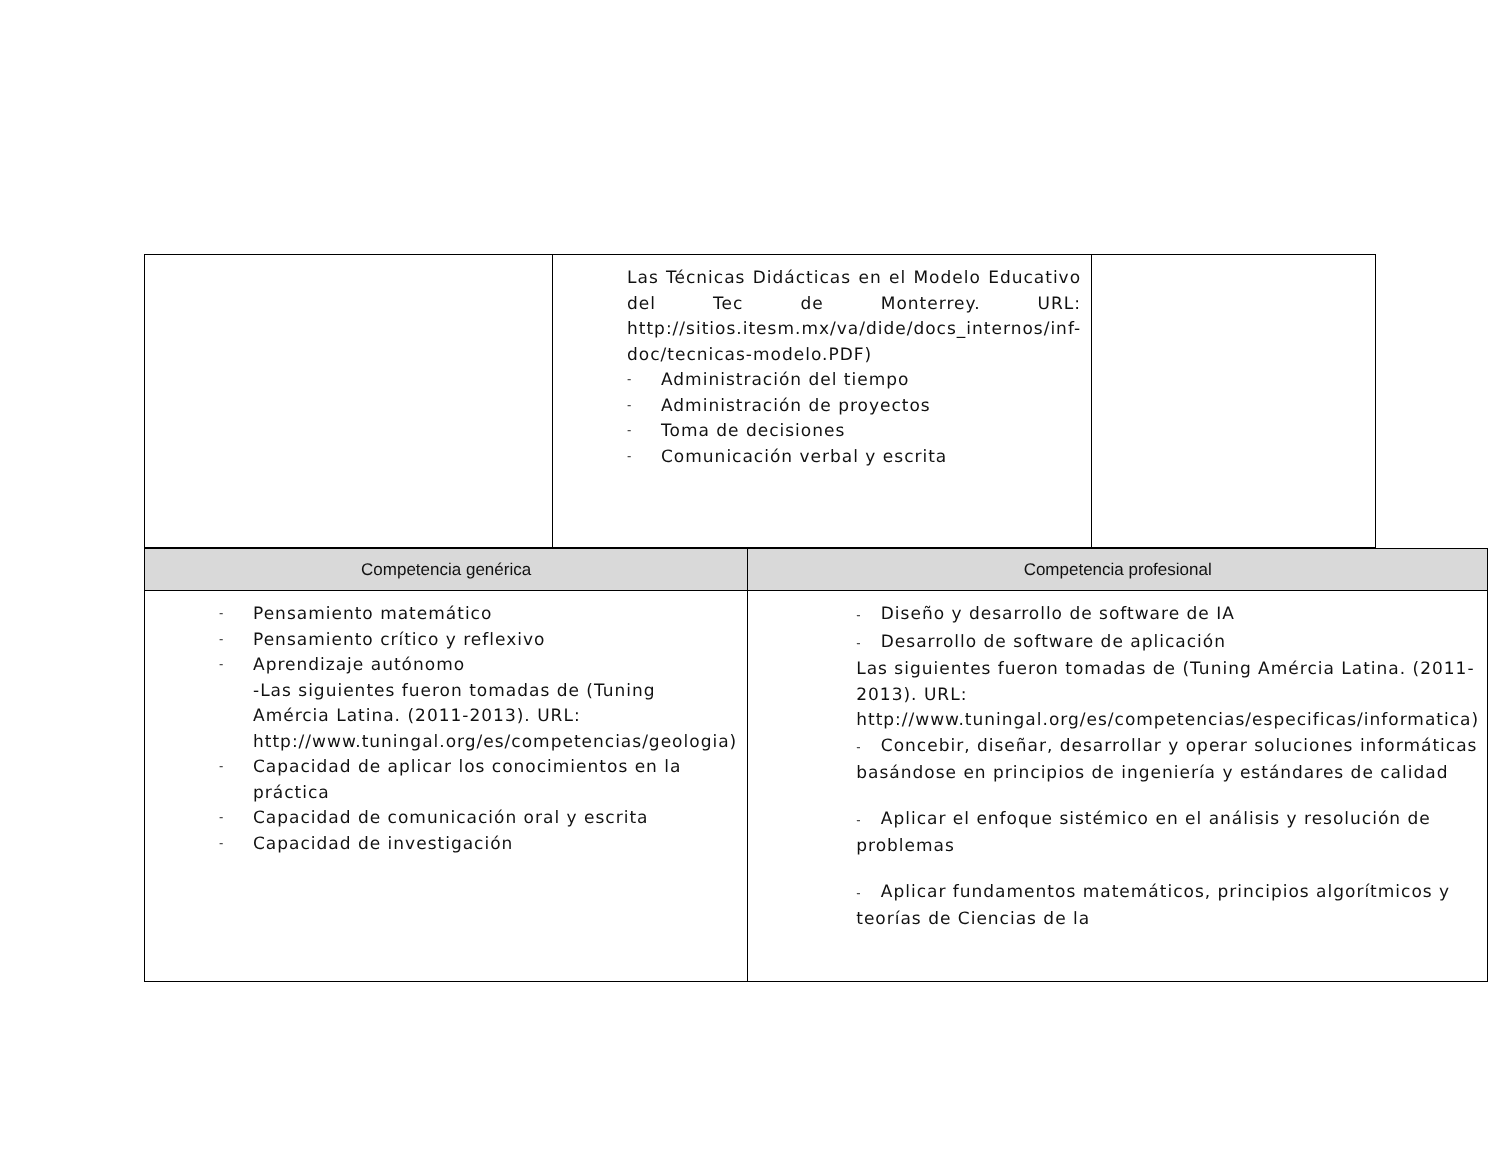| | Las Técnicas Didácticas en el Modelo Educativo del Tec de Monterrey. URL: http://sitios.itesm.mx/va/dide/docs_internos/inf-doc/tecnicas-modelo.PDF) - Administración del tiempo - Administración de proyectos - Toma de decisiones - Comunicación verbal y escrita | |
| Competencia genérica | Competencia profesional |
| --- | --- |
| - Pensamiento matemático - Pensamiento crítico y reflexivo - Aprendizaje autónomo -Las siguientes fueron tomadas de (Tuning Amércia Latina. (2011-2013). URL: http://www.tuningal.org/es/competencias/geologia ) - Capacidad de aplicar los conocimientos en la práctica - Capacidad de comunicación oral y escrita - Capacidad de investigación | - Diseño y desarrollo de software de IA - Desarrollo de software de aplicación Las siguientes fueron tomadas de (Tuning Amércia Latina. (2011-2013). URL: http://www.tuningal.org/es/competencias/especificas/informatica ) - Concebir, diseñar, desarrollar y operar soluciones informáticas basándose en principios de ingeniería y estándares de calidad - Aplicar el enfoque sistémico en el análisis y resolución de problemas - Aplicar fundamentos matemáticos, principios algorítmicos y teorías de Ciencias de la |